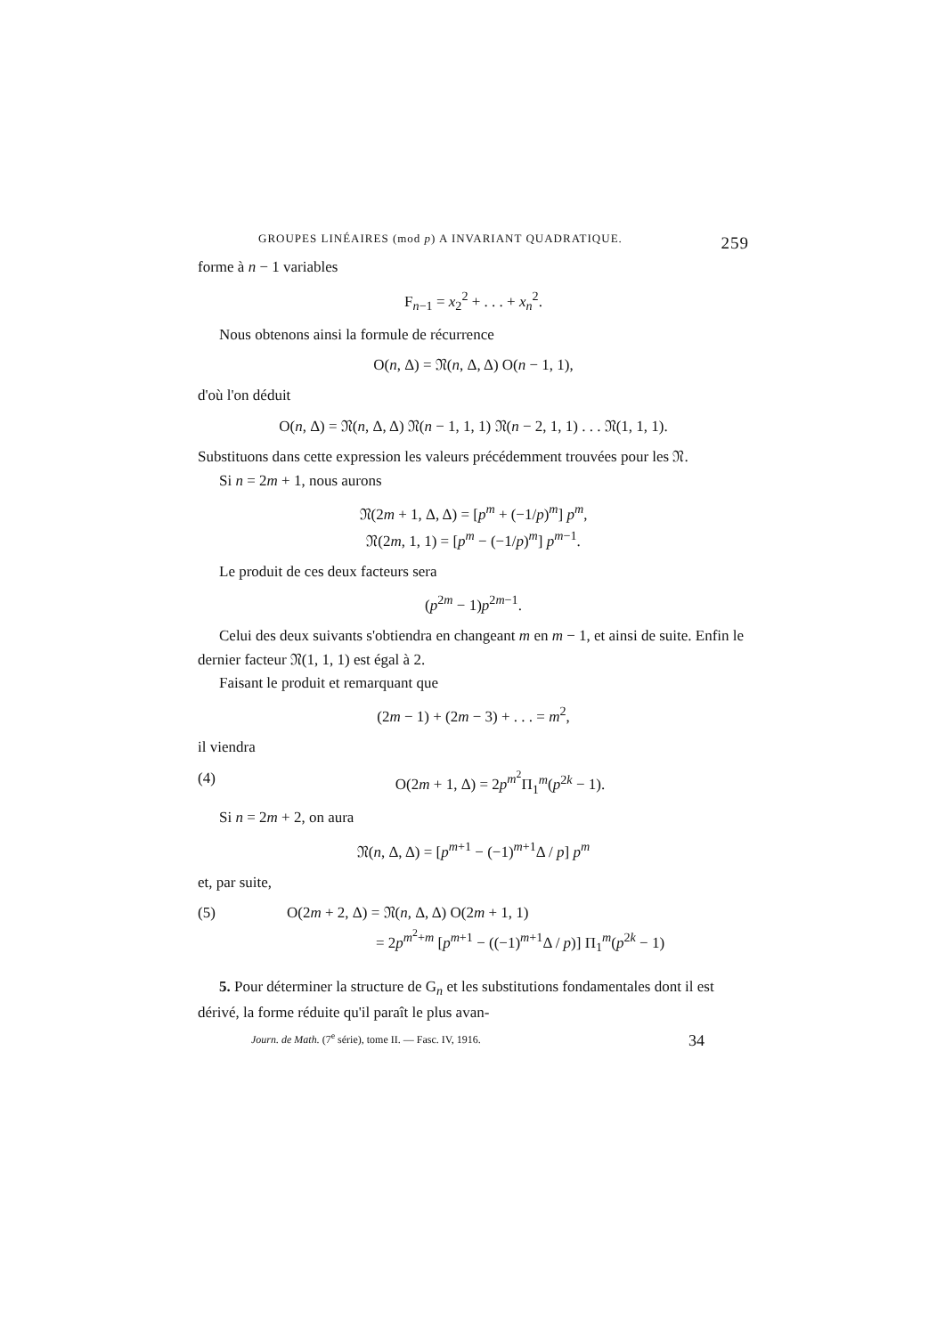GROUPES LINÉAIRES (mod p) A INVARIANT QUADRATIQUE. 259
forme à n − 1 variables
F<sub>n−1</sub> = x<sub>2</sub><sup>2</sup> + . . . + x<sub>n</sub><sup>2</sup>.
Nous obtenons ainsi la formule de récurrence
O(n, Δ) = 𝔑(n, Δ, Δ) O(n − 1, 1),
d'où l'on déduit
O(n, Δ) = 𝔑(n, Δ, Δ) 𝔑(n − 1, 1, 1) 𝔑(n − 2, 1, 1) . . . 𝔑(1, 1, 1).
Substituons dans cette expression les valeurs précédemment trouvées pour les 𝔑.
Si n = 2m + 1, nous aurons
𝔑(2m + 1, Δ, Δ) = [p<sup>m</sup> + (−1/p)<sup>m</sup>] p<sup>m</sup>,
𝔑(2m, 1, 1) = [p<sup>m</sup> − (−1/p)<sup>m</sup>] p<sup>m−1</sup>.
Le produit de ces deux facteurs sera
(p<sup>2m</sup> − 1)p<sup>2m−1</sup>.
Celui des deux suivants s'obtiendra en changeant m en m − 1, et ainsi de suite. Enfin le dernier facteur 𝔑(1, 1, 1) est égal à 2.
Faisant le produit et remarquant que
(2m − 1) + (2m − 3) + . . . = m<sup>2</sup>,
il viendra
(4) O(2m + 1, Δ) = 2p<sup>m<sup>2</sup></sup>Π<sub>1</sub><sup>m</sup>(p<sup>2k</sup> − 1).
Si n = 2m + 2, on aura
𝔑(n, Δ, Δ) = [p<sup>m+1</sup> − (−1)<sup>m+1</sup>Δ / p] p<sup>m</sup>
et, par suite,
(5) O(2m + 2, Δ) = 𝔑(n, Δ, Δ) O(2m + 1, 1)
= 2p<sup>m<sup>2</sup>+m</sup> [p<sup>m+1</sup> − ((−1)<sup>m+1</sup>Δ / p)] Π<sub>1</sub><sup>m</sup>(p<sup>2k</sup> − 1)
5. Pour déterminer la structure de G<sub>n</sub> et les substitutions fondamentales dont il est dérivé, la forme réduite qu'il paraît le plus avan-
Journ. de Math. (7<sup>e</sup> série), tome II. — Fasc. IV, 1916. 34